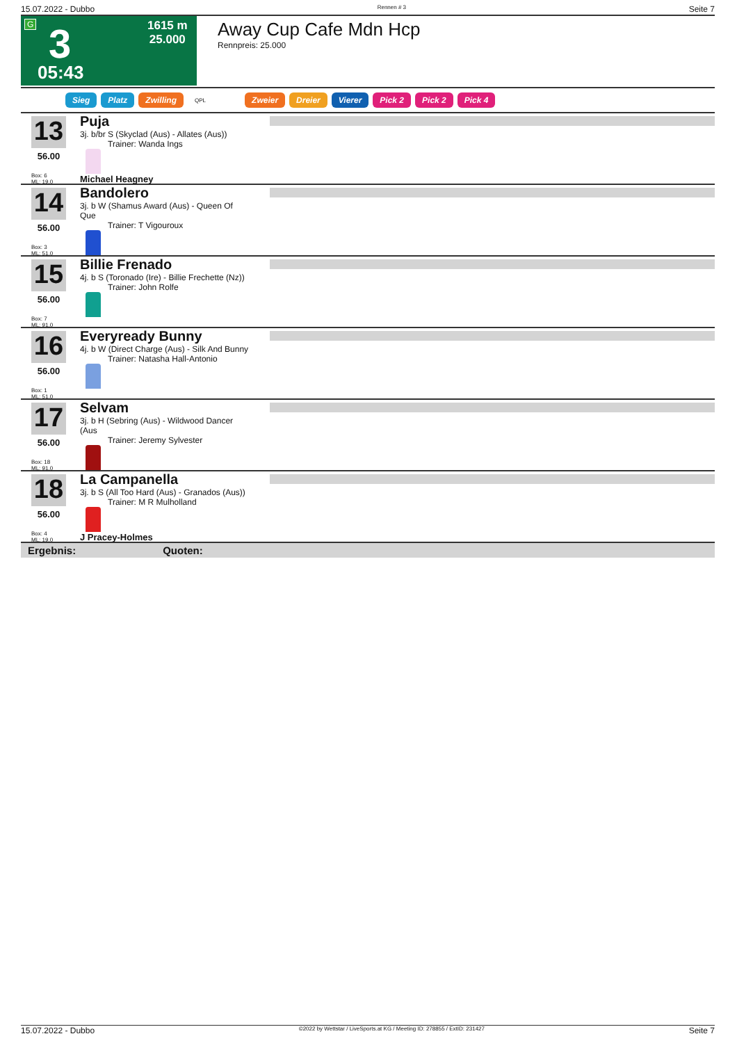15.07.2022 - Dubbo Rennen # 3 Seite 7
G 3 1615 m
25.000
05:43
Away Cup Cafe Mdn Hcp
Rennpreis: 25.000
Sieg Platz Zwilling QPL Zweier Dreier Vierer Pick 2 Pick 2 Pick 4
13
56.00
Box: 6
ML: 19,0
Puja
3j. b/br S (Skyclad (Aus) - Allates (Aus))
Trainer: Wanda Ings
Michael Heagney
14
56.00
Box: 3
ML: 51,0
Bandolero
3j. b W (Shamus Award (Aus) - Queen Of Que
Trainer: T Vigouroux
15
56.00
Box: 7
ML: 91,0
Billie Frenado
4j. b S (Toronado (Ire) - Billie Frechette (Nz))
Trainer: John Rolfe
16
56.00
Box: 1
ML: 51,0
Everyready Bunny
4j. b W (Direct Charge (Aus) - Silk And Bunny
Trainer: Natasha Hall-Antonio
17
56.00
Box: 18
ML: 91,0
Selvam
3j. b H (Sebring (Aus) - Wildwood Dancer (Aus
Trainer: Jeremy Sylvester
18
56.00
Box: 4
ML: 19,0
La Campanella
3j. b S (All Too Hard (Aus) - Granados (Aus))
Trainer: M R Mulholland
J Pracey-Holmes
Ergebnis: Quoten:
15.07.2022 - Dubbo ©2022 by Wettstar / LiveSports.at KG / Meeting ID: 278855 / ExtID: 231427 Seite 7